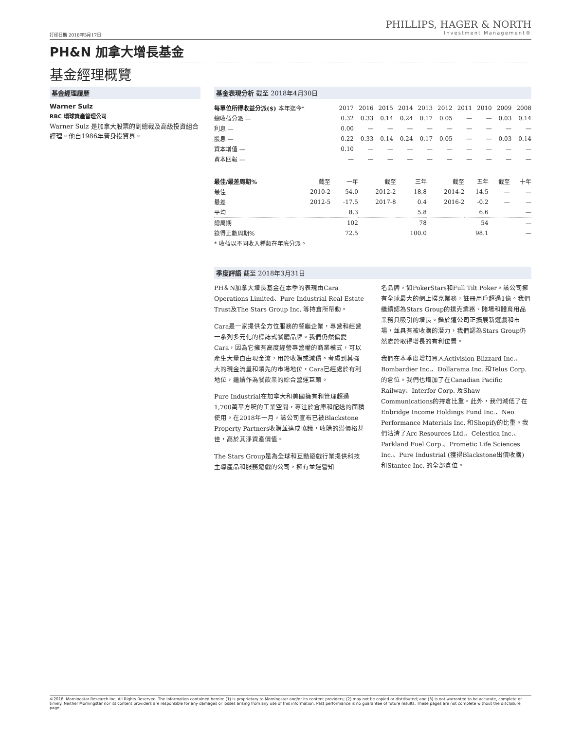PHILLIPS, HAGER & NORTH
Investment Management®
打印日期 2018年5月17日
PH&N 加拿大增長基金
基金經理概覽
基金經理履歷
Warner Sulz
RBC 環球資產管理公司
Warner Sulz 是加拿大股票的副總裁及高級投資組合經理。他自1986年晉身投資界。
基金表現分析 截至 2018年4月30日
| 每單位所得收益分派($) 本年迄今* | 2017 | 2016 | 2015 | 2014 | 2013 | 2012 | 2011 | 2010 | 2009 | 2008 |
| --- | --- | --- | --- | --- | --- | --- | --- | --- | --- | --- |
| 總收益分派 — | 0.32 | 0.33 | 0.14 | 0.24 | 0.17 | 0.05 | — | — | 0.03 | 0.14 |
| 利息 — | 0.00 | — | — | — | — | — | — | — | — | — |
| 股息 — | 0.22 | 0.33 | 0.14 | 0.24 | 0.17 | 0.05 | — | — | 0.03 | 0.14 |
| 資本增值 — | 0.10 | — | — | — | — | — | — | — | — | — |
| 資本回報 — | — | — | — | — | — | — | — | — | — | — |
| 最佳/最差周期% | 截至 | 一年 | 截至 | 三年 | 截至 | 五年 | 截至 | 十年 |
| --- | --- | --- | --- | --- | --- | --- | --- | --- |
| 最佳 | 2010-2 | 54.0 | 2012-2 | 18.8 | 2014-2 | 14.5 | — | — |
| 最差 | 2012-5 | -17.5 | 2017-8 | 0.4 | 2016-2 | -0.2 | — | — |
| 平均 | | 8.3 | | 5.8 | | 6.6 | | — |
| 總周期 | | 102 | | 78 | | 54 | | — |
| 錄得正數周期% | | 72.5 | | 100.0 | | 98.1 | | — |
* 收益以不同收入種類在年底分派。
季度評語 截至 2018年3月31日
PH＆N加拿大增長基金在本季的表現由Cara Operations Limited、Pure Industrial Real Estate Trust及The Stars Group Inc. 等持倉所帶動。
Cara是一家提供全方位服務的餐廳企業，專營和經營一系列多元化的標誌式餐廳品牌。我們仍然偏愛Cara，因為它擁有高度經營專營權的商業模式，可以產生大量自由現金流，用於收購或減債。考慮到其強大的現金流量和領先的市場地位，Cara已經處於有利地位，繼續作為餐飲業的綜合營運巨頭。
Pure Industrial在加拿大和美國擁有和管理超過1,700萬平方呎的工業空間，專注於倉庫和配送的面積使用。在2018年一月，該公司宣布已被Blackstone Property Partners收購並達成協議，收購的溢價格甚佳，高於其淨資產價值。
The Stars Group是為全球和互動遊戲行業提供科技主導產品和服務遊戲的公司，擁有並運營知
名品牌，如PokerStars和Full Tilt Poker。該公司擁有全球最大的網上撲克業務，註冊用戶超過1億。我們繼續認為Stars Group的撲克業務、賭場和體育用品業務具吸引的增長。鑑於這公司正擴展新遊戲和市場，並具有被收購的潛力，我們認為Stars Group仍然處於取得增長的有利位置。
我們在本季度增加買入Activision Blizzard Inc.、Bombardier Inc.、Dollarama Inc. 和Telus Corp. 的倉位。我們也增加了在Canadian Pacific Railway、Interfor Corp. 及Shaw Communications的持倉比重。此外，我們減低了在Enbridge Income Holdings Fund Inc.、Neo Performance Materials Inc. 和Shopify的比重。我們沽清了Arc Resources Ltd.、Celestica Inc.、Parkland Fuel Corp.、Prometic Life Sciences Inc.、Pure Industrial (獲得Blackstone出價收購) 和Stantec Inc. 的全部倉位。
©2018. Morningstar Research Inc. All Rights Reserved. The information contained herein: (1) is proprietary to Morningstar and/or its content providers; (2) may not be copied or distributed; and (3) is not warranted to be accurate, complete or timely. Neither Morningstar nor its content providers are responsible for any damages or losses arising from any use of this information. Past performance is no guarantee of future results. These pages are not complete without the disclosure page.